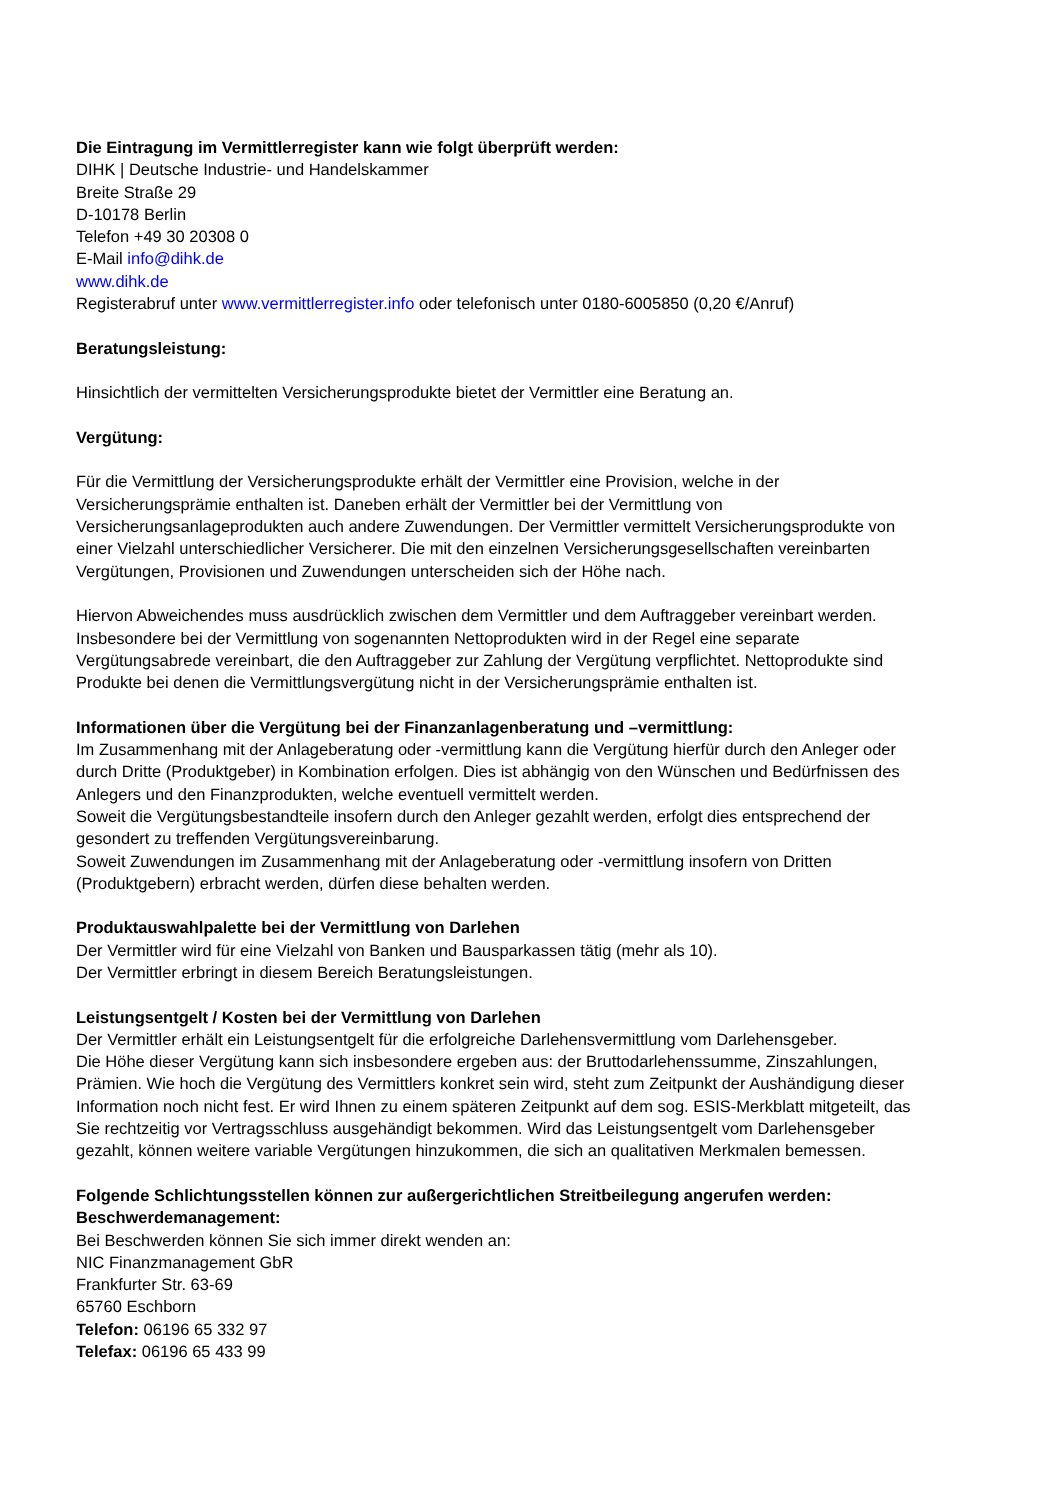Die Eintragung im Vermittlerregister kann wie folgt überprüft werden:
DIHK | Deutsche Industrie- und Handelskammer
Breite Straße 29
D-10178 Berlin
Telefon +49 30 20308 0
E-Mail info@dihk.de
www.dihk.de
Registerabruf unter www.vermittlerregister.info oder telefonisch unter 0180-6005850 (0,20 €/Anruf)
Beratungsleistung:
Hinsichtlich der vermittelten Versicherungsprodukte bietet der Vermittler eine Beratung an.
Vergütung:
Für die Vermittlung der Versicherungsprodukte erhält der Vermittler eine Provision, welche in der
Versicherungsprämie enthalten ist. Daneben erhält der Vermittler bei der Vermittlung von
Versicherungsanlageprodukten auch andere Zuwendungen. Der Vermittler vermittelt Versicherungsprodukte von
einer Vielzahl unterschiedlicher Versicherer. Die mit den einzelnen Versicherungsgesellschaften vereinbarten
Vergütungen, Provisionen und Zuwendungen unterscheiden sich der Höhe nach.
Hiervon Abweichendes muss ausdrücklich zwischen dem Vermittler und dem Auftraggeber vereinbart werden.
Insbesondere bei der Vermittlung von sogenannten Nettoprodukten wird in der Regel eine separate
Vergütungsabrede vereinbart, die den Auftraggeber zur Zahlung der Vergütung verpflichtet. Nettoprodukte sind
Produkte bei denen die Vermittlungsvergütung nicht in der Versicherungsprämie enthalten ist.
Informationen über die Vergütung bei der Finanzanlagenberatung und –vermittlung:
Im Zusammenhang mit der Anlageberatung oder -vermittlung kann die Vergütung hierfür durch den Anleger oder
durch Dritte (Produktgeber) in Kombination erfolgen. Dies ist abhängig von den Wünschen und Bedürfnissen des
Anlegers und den Finanzprodukten, welche eventuell vermittelt werden.
Soweit die Vergütungsbestandteile insofern durch den Anleger gezahlt werden, erfolgt dies entsprechend der
gesondert zu treffenden Vergütungsvereinbarung.
Soweit Zuwendungen im Zusammenhang mit der Anlageberatung oder -vermittlung insofern von Dritten
(Produktgebern) erbracht werden, dürfen diese behalten werden.
Produktauswahlpalette bei der Vermittlung von Darlehen
Der Vermittler wird für eine Vielzahl von Banken und Bausparkassen tätig (mehr als 10).
Der Vermittler erbringt in diesem Bereich Beratungsleistungen.
Leistungsentgelt / Kosten bei der Vermittlung von Darlehen
Der Vermittler erhält ein Leistungsentgelt für die erfolgreiche Darlehensvermittlung vom Darlehensgeber.
Die Höhe dieser Vergütung kann sich insbesondere ergeben aus: der Bruttodarlehenssumme, Zinszahlungen,
Prämien. Wie hoch die Vergütung des Vermittlers konkret sein wird, steht zum Zeitpunkt der Aushändigung dieser
Information noch nicht fest. Er wird Ihnen zu einem späteren Zeitpunkt auf dem sog. ESIS-Merkblatt mitgeteilt, das
Sie rechtzeitig vor Vertragsschluss ausgehändigt bekommen. Wird das Leistungsentgelt vom Darlehensgeber
gezahlt, können weitere variable Vergütungen hinzukommen, die sich an qualitativen Merkmalen bemessen.
Folgende Schlichtungsstellen können zur außergerichtlichen Streitbeilegung angerufen werden:
Beschwerdemanagement:
Bei Beschwerden können Sie sich immer direkt wenden an:
NIC Finanzmanagement GbR
Frankfurter Str. 63-69
65760 Eschborn
Telefon: 06196 65 332 97
Telefax: 06196 65 433 99